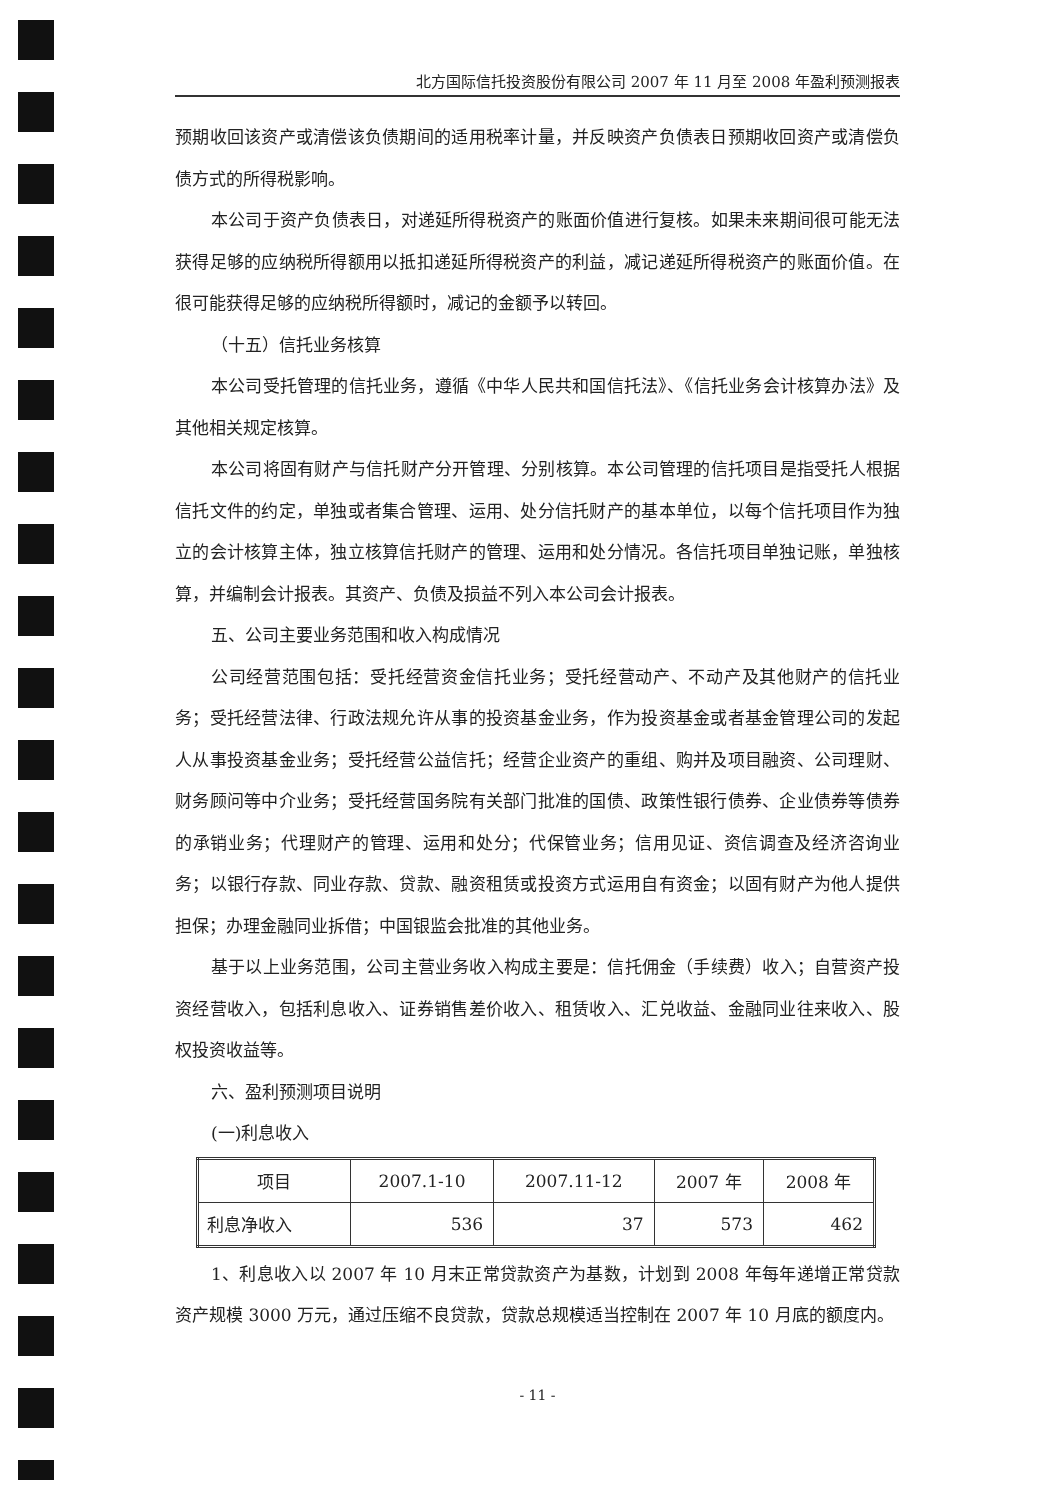北方国际信托投资股份有限公司 2007 年 11 月至 2008 年盈利预测报表
预期收回该资产或清偿该负债期间的适用税率计量，并反映资产负债表日预期收回资产或清偿负债方式的所得税影响。
本公司于资产负债表日，对递延所得税资产的账面价值进行复核。如果未来期间很可能无法获得足够的应纳税所得额用以抵扣递延所得税资产的利益，减记递延所得税资产的账面价值。在很可能获得足够的应纳税所得额时，减记的金额予以转回。
（十五）信托业务核算
本公司受托管理的信托业务，遵循《中华人民共和国信托法》、《信托业务会计核算办法》及其他相关规定核算。
本公司将固有财产与信托财产分开管理、分别核算。本公司管理的信托项目是指受托人根据信托文件的约定，单独或者集合管理、运用、处分信托财产的基本单位，以每个信托项目作为独立的会计核算主体，独立核算信托财产的管理、运用和处分情况。各信托项目单独记账，单独核算，并编制会计报表。其资产、负债及损益不列入本公司会计报表。
五、公司主要业务范围和收入构成情况
公司经营范围包括：受托经营资金信托业务；受托经营动产、不动产及其他财产的信托业务；受托经营法律、行政法规允许从事的投资基金业务，作为投资基金或者基金管理公司的发起人从事投资基金业务；受托经营公益信托；经营企业资产的重组、购并及项目融资、公司理财、财务顾问等中介业务；受托经营国务院有关部门批准的国债、政策性银行债券、企业债券等债券的承销业务；代理财产的管理、运用和处分；代保管业务；信用见证、资信调查及经济咨询业务；以银行存款、同业存款、贷款、融资租赁或投资方式运用自有资金；以固有财产为他人提供担保；办理金融同业拆借；中国银监会批准的其他业务。
基于以上业务范围，公司主营业务收入构成主要是：信托佣金（手续费）收入；自营资产投资经营收入，包括利息收入、证券销售差价收入、租赁收入、汇兑收益、金融同业往来收入、股权投资收益等。
六、盈利预测项目说明
(一)利息收入
| 项目 | 2007.1-10 | 2007.11-12 | 2007 年 | 2008 年 |
| --- | --- | --- | --- | --- |
| 利息净收入 | 536 | 37 | 573 | 462 |
1、利息收入以 2007 年 10 月末正常贷款资产为基数，计划到 2008 年每年递增正常贷款资产规模 3000 万元，通过压缩不良贷款，贷款总规模适当控制在 2007 年 10 月底的额度内。
- 11 -